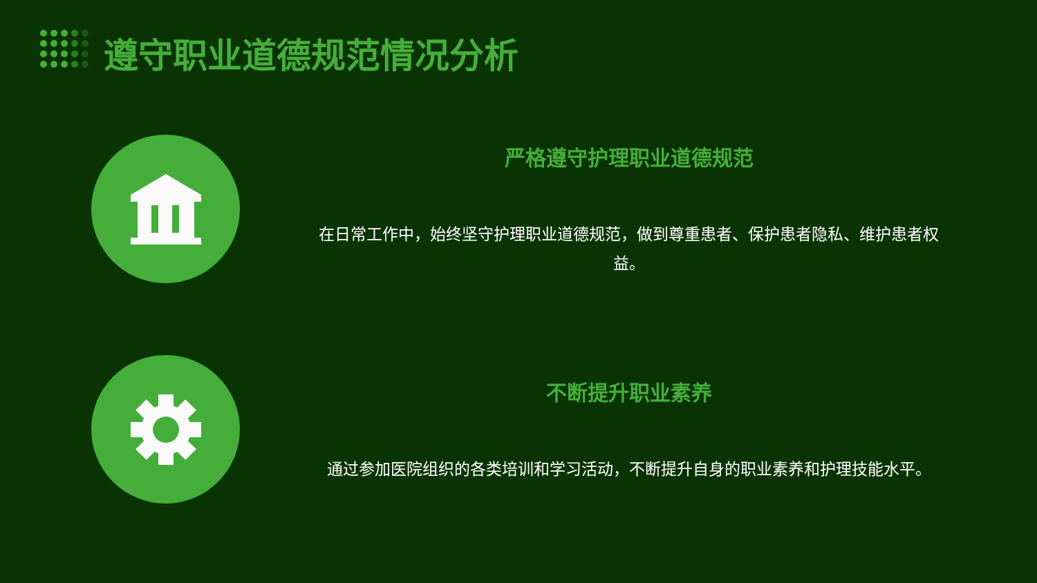遵守职业道德规范情况分析
严格遵守护理职业道德规范
在日常工作中，始终坚守护理职业道德规范，做到尊重患者、保护患者隐私、维护患者权益。
不断提升职业素养
通过参加医院组织的各类培训和学习活动，不断提升自身的职业素养和护理技能水平。